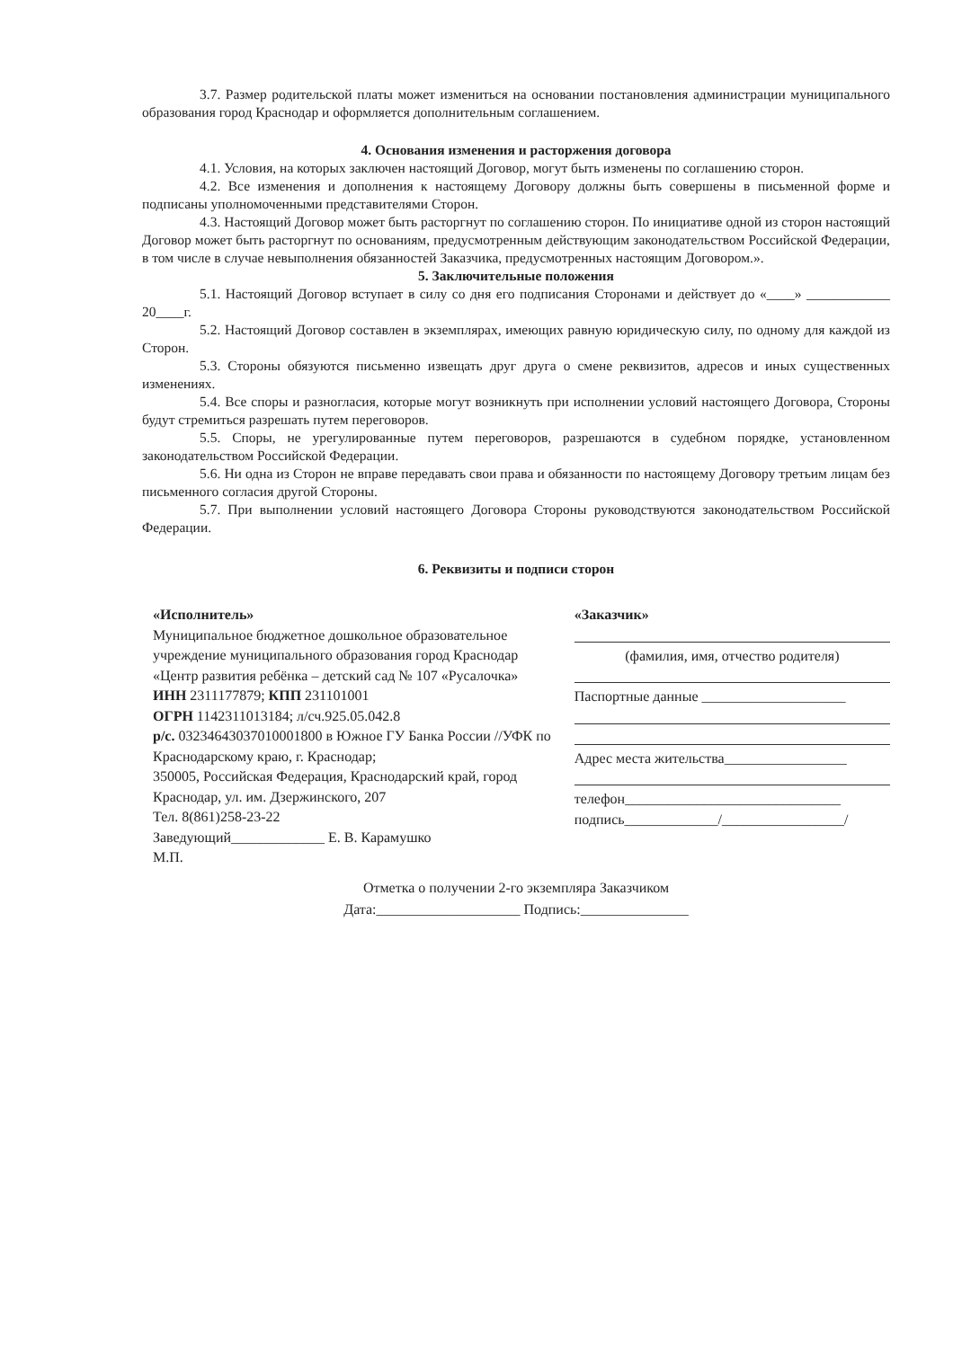3.7. Размер родительской платы может измениться на основании постановления администрации муниципального образования город Краснодар и оформляется дополнительным соглашением.
4. Основания изменения и расторжения договора
4.1. Условия, на которых заключен настоящий Договор, могут быть изменены по соглашению сторон.
4.2. Все изменения и дополнения к настоящему Договору должны быть совершены в письменной форме и подписаны уполномоченными представителями Сторон.
4.3. Настоящий Договор может быть расторгнут по соглашению сторон. По инициативе одной из сторон настоящий Договор может быть расторгнут по основаниям, предусмотренным действующим законодательством Российской Федерации, в том числе в случае невыполнения обязанностей Заказчика, предусмотренных настоящим Договором.».
5. Заключительные положения
5.1. Настоящий Договор вступает в силу со дня его подписания Сторонами и действует до «____» ____________ 20____г.
5.2. Настоящий Договор составлен в экземплярах, имеющих равную юридическую силу, по одному для каждой из Сторон.
5.3. Стороны обязуются письменно извещать друг друга о смене реквизитов, адресов и иных существенных изменениях.
5.4. Все споры и разногласия, которые могут возникнуть при исполнении условий настоящего Договора, Стороны будут стремиться разрешать путем переговоров.
5.5. Споры, не урегулированные путем переговоров, разрешаются в судебном порядке, установленном законодательством Российской Федерации.
5.6. Ни одна из Сторон не вправе передавать свои права и обязанности по настоящему Договору третьим лицам без письменного согласия другой Стороны.
5.7. При выполнении условий настоящего Договора Стороны руководствуются законодательством Российской Федерации.
6. Реквизиты и подписи сторон
«Исполнитель»
Муниципальное бюджетное дошкольное образовательное учреждение муниципального образования город Краснодар «Центр развития ребёнка – детский сад № 107 «Русалочка»
ИНН 2311177879; КПП 231101001
ОГРН 1142311013184; л/сч.925.05.042.8
р/с. 03234643037010001800 в Южное ГУ Банка России //УФК по Краснодарскому краю, г. Краснодар;
350005, Российская Федерация, Краснодарский край, город Краснодар, ул. им. Дзержинского, 207
Тел. 8(861)258-23-22
Заведующий_____________ Е. В. Карамушко
М.П.
«Заказчик»
(фамилия, имя, отчество родителя)
Паспортные данные ____________________
Адрес места жительства_________________
телефон______________________________
подпись_____________/_________________/
Отметка о получении 2-го экземпляра Заказчиком
Дата:____________________ Подпись:_______________